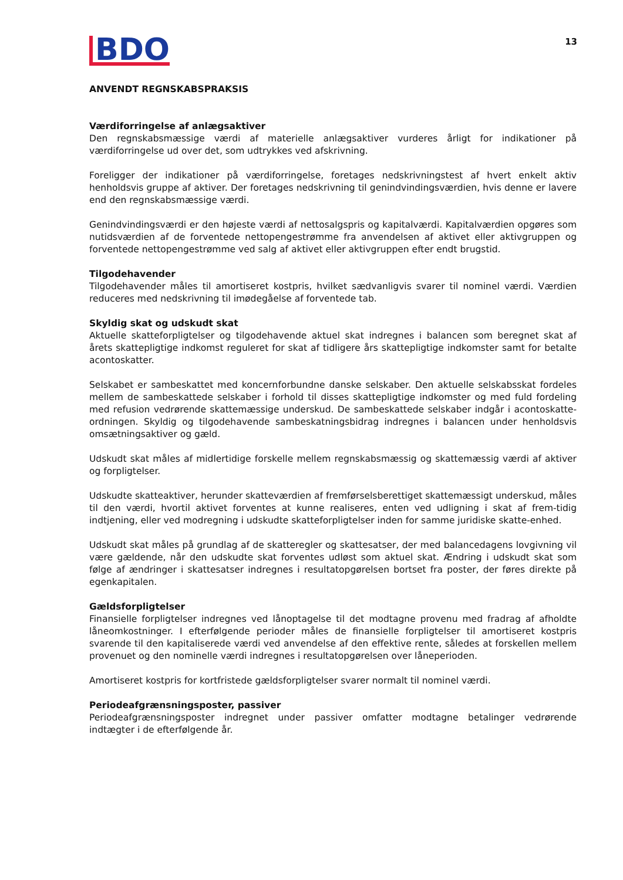BDO
13
ANVENDT REGNSKABSPRAKSIS
Værdiforringelse af anlægsaktiver
Den regnskabsmæssige værdi af materielle anlægsaktiver vurderes årligt for indikationer på værdiforringelse ud over det, som udtrykkes ved afskrivning.
Foreligger der indikationer på værdiforringelse, foretages nedskrivningstest af hvert enkelt aktiv henholdsvis gruppe af aktiver. Der foretages nedskrivning til genindvindingsværdien, hvis denne er lavere end den regnskabsmæssige værdi.
Genindvindingsværdi er den højeste værdi af nettosalgspris og kapitalværdi. Kapitalværdien opgøres som nutidsværdien af de forventede nettopengestrømme fra anvendelsen af aktivet eller aktivgruppen og forventede nettopengestrømme ved salg af aktivet eller aktivgruppen efter endt brugstid.
Tilgodehavender
Tilgodehavender måles til amortiseret kostpris, hvilket sædvanligvis svarer til nominel værdi. Værdien reduceres med nedskrivning til imødegåelse af forventede tab.
Skyldig skat og udskudt skat
Aktuelle skatteforpligtelser og tilgodehavende aktuel skat indregnes i balancen som beregnet skat af årets skattepligtige indkomst reguleret for skat af tidligere års skattepligtige indkomster samt for betalte acontoskatter.
Selskabet er sambeskattet med koncernforbundne danske selskaber. Den aktuelle selskabsskat fordeles mellem de sambeskattede selskaber i forhold til disses skattepligtige indkomster og med fuld fordeling med refusion vedrørende skattemæssige underskud. De sambeskattede selskaber indgår i acontoskatte-ordningen. Skyldig og tilgodehavende sambeskatningsbidrag indregnes i balancen under henholdsvis omsætningsaktiver og gæld.
Udskudt skat måles af midlertidige forskelle mellem regnskabsmæssig og skattemæssig værdi af aktiver og forpligtelser.
Udskudte skatteaktiver, herunder skatteværdien af fremførselsberettiget skattemæssigt underskud, måles til den værdi, hvortil aktivet forventes at kunne realiseres, enten ved udligning i skat af frem-tidig indtjening, eller ved modregning i udskudte skatteforpligtelser inden for samme juridiske skatte-enhed.
Udskudt skat måles på grundlag af de skatteregler og skattesatser, der med balancedagens lovgivning vil være gældende, når den udskudte skat forventes udløst som aktuel skat. Ændring i udskudt skat som følge af ændringer i skattesatser indregnes i resultatopgørelsen bortset fra poster, der føres direkte på egenkapitalen.
Gældsforpligtelser
Finansielle forpligtelser indregnes ved lånoptagelse til det modtagne provenu med fradrag af afholdte låneomkostninger. I efterfølgende perioder måles de finansielle forpligtelser til amortiseret kostpris svarende til den kapitaliserede værdi ved anvendelse af den effektive rente, således at forskellen mellem provenuet og den nominelle værdi indregnes i resultatopgørelsen over låneperioden.
Amortiseret kostpris for kortfristede gældsforpligtelser svarer normalt til nominel værdi.
Periodeafgrænsningsposter, passiver
Periodeafgrænsningsposter indregnet under passiver omfatter modtagne betalinger vedrørende indtægter i de efterfølgende år.